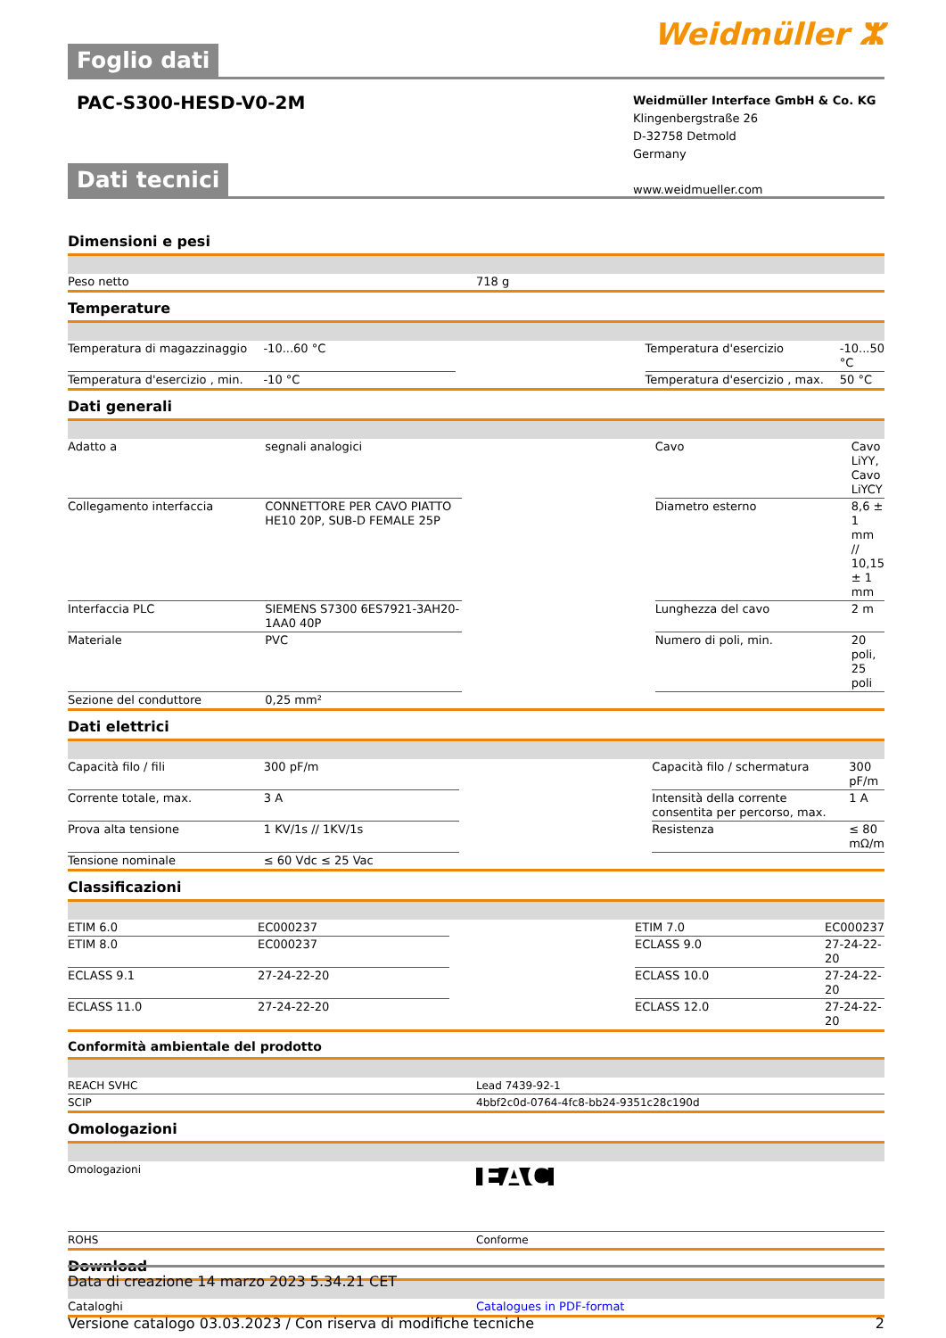Foglio dati
Weidmüller ⵣ
PAC-S300-HESD-V0-2M
Weidmüller Interface GmbH & Co. KG
Klingenbergstraße 26
D-32758 Detmold
Germany
www.weidmueller.com
Dati tecnici
Dimensioni e pesi
| Peso netto | 718 g |
Temperature
| Temperatura di magazzinaggio | -10...60 °C | | Temperatura d'esercizio | -10...50 °C |
| Temperatura d'esercizio , min. | -10 °C | | Temperatura d'esercizio , max. | 50 °C |
Dati generali
| Adatto a | segnali analogici | | Cavo | Cavo LiYY, Cavo LiYCY |
| Collegamento interfaccia | CONNETTORE PER CAVO PIATTO HE10 20P, SUB-D FEMALE 25P | | Diametro esterno | 8,6 ± 1 mm // 10,15 ± 1 mm |
| Interfaccia PLC | SIEMENS S7300 6ES7921-3AH20-1AA0 40P | | Lunghezza del cavo | 2 m |
| Materiale | PVC | | Numero di poli, min. | 20 poli, 25 poli |
| Sezione del conduttore | 0,25 mm² | | | |
Dati elettrici
| Capacità filo / fili | 300 pF/m | | Capacità filo / schermatura | 300 pF/m |
| Corrente totale, max. | 3 A | | Intensità della corrente consentita per percorso, max. | 1 A |
| Prova alta tensione | 1 KV/1s // 1KV/1s | | Resistenza | ≤ 80 mΩ/m |
| Tensione nominale | ≤ 60 Vdc ≤ 25 Vac | | | |
Classificazioni
| ETIM 6.0 | EC000237 | | ETIM 7.0 | EC000237 |
| ETIM 8.0 | EC000237 | | ECLASS 9.0 | 27-24-22-20 |
| ECLASS 9.1 | 27-24-22-20 | | ECLASS 10.0 | 27-24-22-20 |
| ECLASS 11.0 | 27-24-22-20 | | ECLASS 12.0 | 27-24-22-20 |
Conformità ambientale del prodotto
| REACH SVHC | Lead 7439-92-1 |
| SCIP | 4bbf2c0d-0764-4fc8-bb24-9351c28c190d |
Omologazioni
| Omologazioni | EAC |
| ROHS | Conforme |
Download
| Cataloghi | Catalogues in PDF-format |
Data di creazione 14 marzo 2023 5.34.21 CET
Versione catalogo 03.03.2023 / Con riserva di modifiche tecniche 2